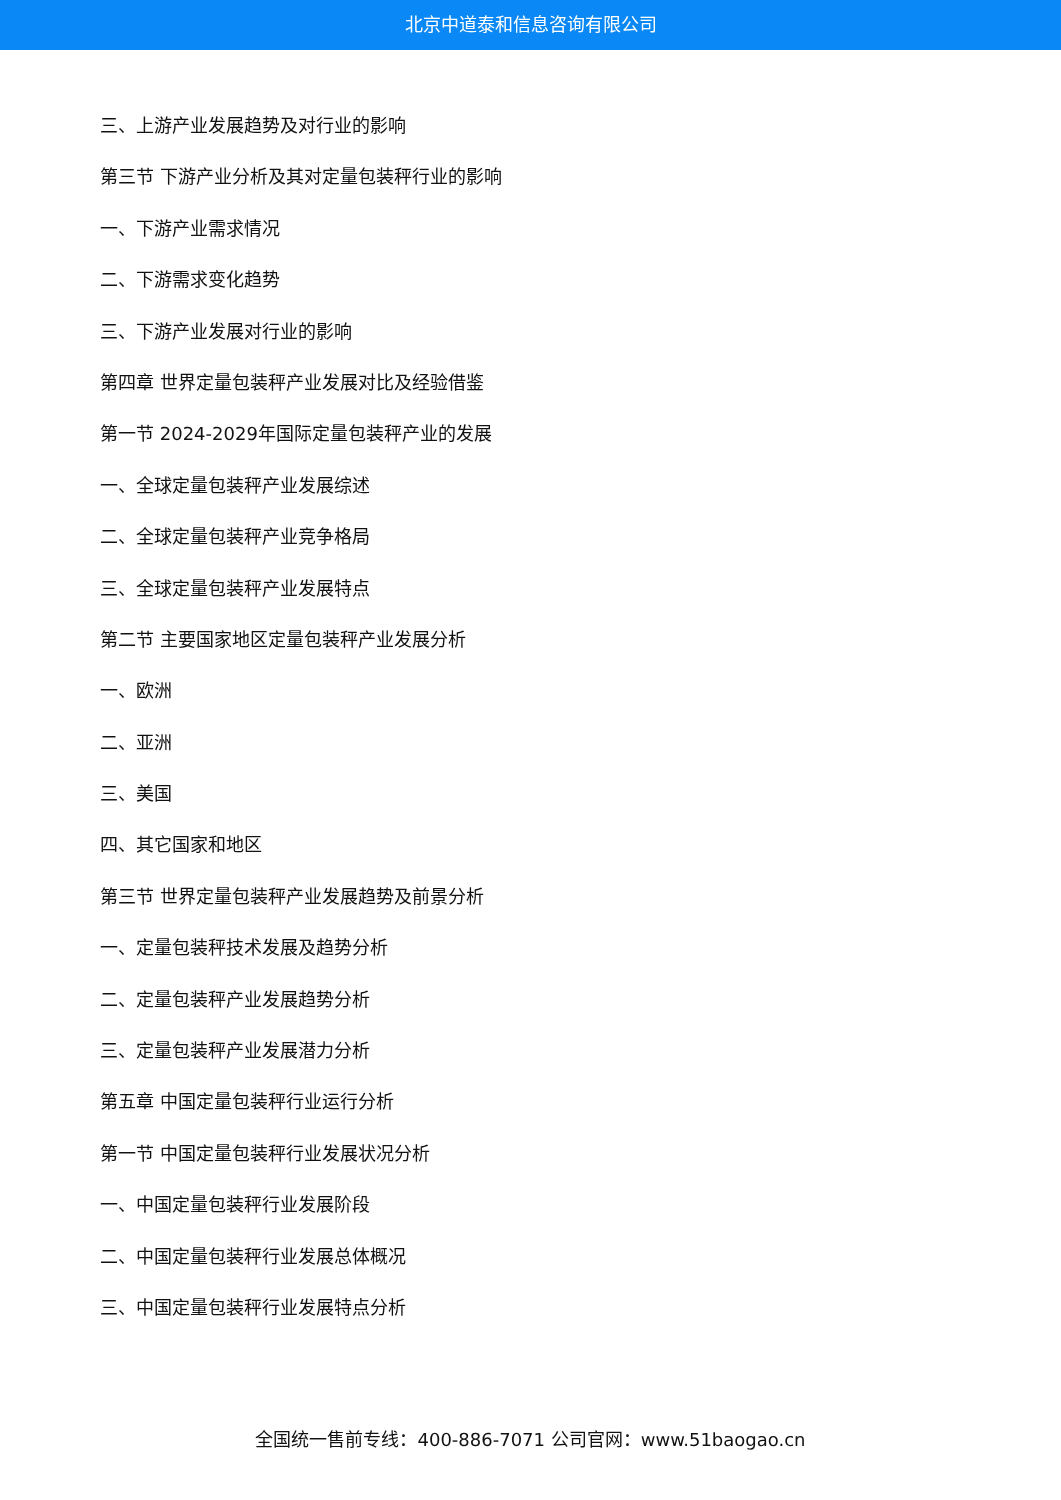北京中道泰和信息咨询有限公司
三、上游产业发展趋势及对行业的影响
第三节 下游产业分析及其对定量包装秤行业的影响
一、下游产业需求情况
二、下游需求变化趋势
三、下游产业发展对行业的影响
第四章 世界定量包装秤产业发展对比及经验借鉴
第一节 2024-2029年国际定量包装秤产业的发展
一、全球定量包装秤产业发展综述
二、全球定量包装秤产业竞争格局
三、全球定量包装秤产业发展特点
第二节 主要国家地区定量包装秤产业发展分析
一、欧洲
二、亚洲
三、美国
四、其它国家和地区
第三节 世界定量包装秤产业发展趋势及前景分析
一、定量包装秤技术发展及趋势分析
二、定量包装秤产业发展趋势分析
三、定量包装秤产业发展潜力分析
第五章 中国定量包装秤行业运行分析
第一节 中国定量包装秤行业发展状况分析
一、中国定量包装秤行业发展阶段
二、中国定量包装秤行业发展总体概况
三、中国定量包装秤行业发展特点分析
全国统一售前专线：400-886-7071 公司官网：www.51baogao.cn